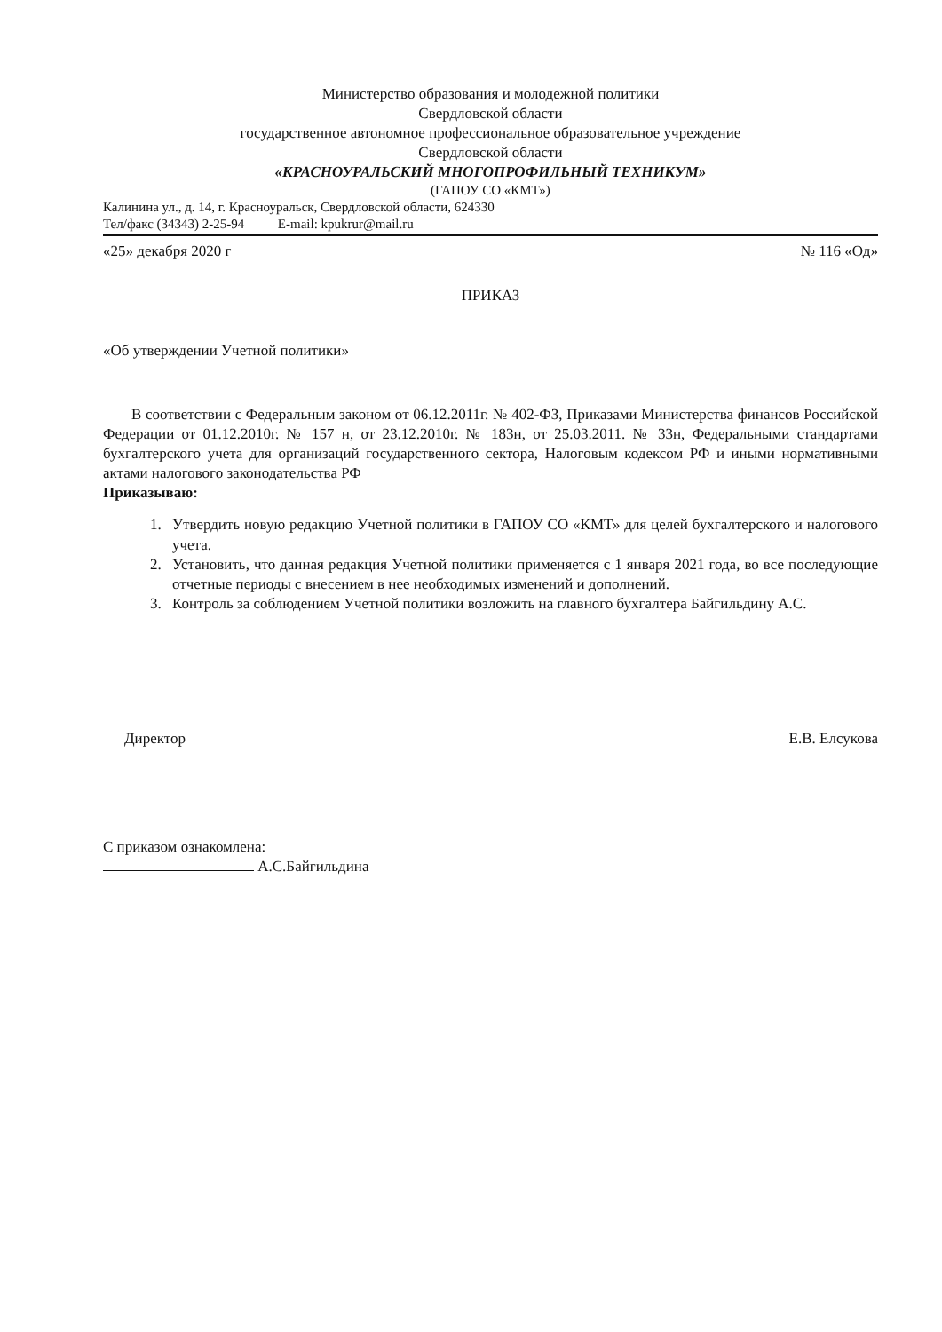Министерство образования и молодежной политики
Свердловской области
государственное автономное профессиональное образовательное учреждение
Свердловской области
«КРАСНОУРАЛЬСКИЙ МНОГОПРОФИЛЬНЫЙ ТЕХНИКУМ»
(ГАПОУ СО «КМТ»)
Калинина ул., д. 14, г. Красноуральск, Свердловской области, 624330
Тел/факс (34343) 2-25-94 E-mail: kpukrur@mail.ru
«25» декабря 2020 г № 116 «Од»
ПРИКАЗ
«Об утверждении Учетной политики»
В соответствии с Федеральным законом от 06.12.2011г. № 402-ФЗ, Приказами Министерства финансов Российской Федерации от 01.12.2010г. № 157 н, от 23.12.2010г. № 183н, от 25.03.2011. № 33н, Федеральными стандартами бухгалтерского учета для организаций государственного сектора, Налоговым кодексом РФ и иными нормативными актами налогового законодательства РФ
Приказываю:
1. Утвердить новую редакцию Учетной политики в ГАПОУ СО «КМТ» для целей бухгалтерского и налогового учета.
2. Установить, что данная редакция Учетной политики применяется с 1 января 2021 года, во все последующие отчетные периоды с внесением в нее необходимых изменений и дополнений.
3. Контроль за соблюдением Учетной политики возложить на главного бухгалтера Байгильдину А.С.
Директор Е.В. Елсукова
С приказом ознакомлена:
А.С.Байгильдина